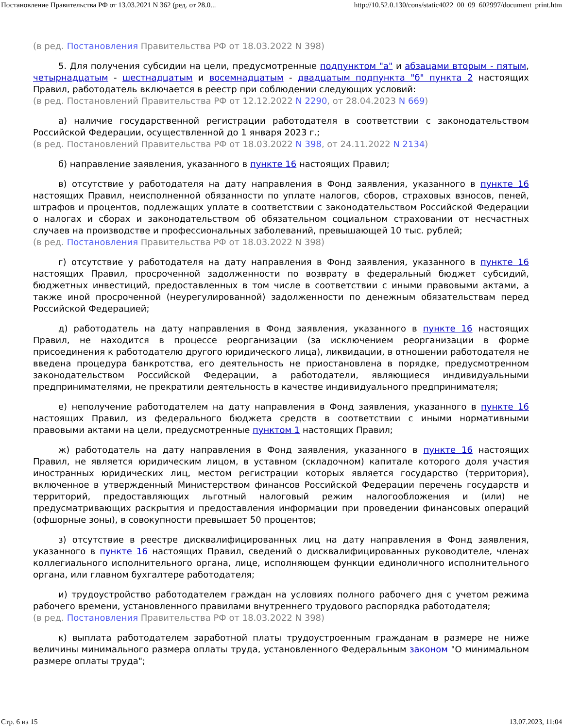Постановление Правительства РФ от 13.03.2021 N 362 (ред. от 28.0... http://10.52.0.130/cons/static4022_00_09_602997/document_print.htm
(в ред. Постановления Правительства РФ от 18.03.2022 N 398)
5. Для получения субсидии на цели, предусмотренные подпунктом "а" и абзацами вторым - пятым, четырнадцатым - шестнадцатым и восемнадцатым - двадцатым подпункта "б" пункта 2 настоящих Правил, работодатель включается в реестр при соблюдении следующих условий:
(в ред. Постановлений Правительства РФ от 12.12.2022 N 2290, от 28.04.2023 N 669)
а) наличие государственной регистрации работодателя в соответствии с законодательством Российской Федерации, осуществленной до 1 января 2023 г.;
(в ред. Постановлений Правительства РФ от 18.03.2022 N 398, от 24.11.2022 N 2134)
б) направление заявления, указанного в пункте 16 настоящих Правил;
в) отсутствие у работодателя на дату направления в Фонд заявления, указанного в пункте 16 настоящих Правил, неисполненной обязанности по уплате налогов, сборов, страховых взносов, пеней, штрафов и процентов, подлежащих уплате в соответствии с законодательством Российской Федерации о налогах и сборах и законодательством об обязательном социальном страховании от несчастных случаев на производстве и профессиональных заболеваний, превышающей 10 тыс. рублей;
(в ред. Постановления Правительства РФ от 18.03.2022 N 398)
г) отсутствие у работодателя на дату направления в Фонд заявления, указанного в пункте 16 настоящих Правил, просроченной задолженности по возврату в федеральный бюджет субсидий, бюджетных инвестиций, предоставленных в том числе в соответствии с иными правовыми актами, а также иной просроченной (неурегулированной) задолженности по денежным обязательствам перед Российской Федерацией;
д) работодатель на дату направления в Фонд заявления, указанного в пункте 16 настоящих Правил, не находится в процессе реорганизации (за исключением реорганизации в форме присоединения к работодателю другого юридического лица), ликвидации, в отношении работодателя не введена процедура банкротства, его деятельность не приостановлена в порядке, предусмотренном законодательством Российской Федерации, а работодатели, являющиеся индивидуальными предпринимателями, не прекратили деятельность в качестве индивидуального предпринимателя;
е) неполучение работодателем на дату направления в Фонд заявления, указанного в пункте 16 настоящих Правил, из федерального бюджета средств в соответствии с иными нормативными правовыми актами на цели, предусмотренные пунктом 1 настоящих Правил;
ж) работодатель на дату направления в Фонд заявления, указанного в пункте 16 настоящих Правил, не является юридическим лицом, в уставном (складочном) капитале которого доля участия иностранных юридических лиц, местом регистрации которых является государство (территория), включенное в утвержденный Министерством финансов Российской Федерации перечень государств и территорий, предоставляющих льготный налоговый режим налогообложения и (или) не предусматривающих раскрытия и предоставления информации при проведении финансовых операций (офшорные зоны), в совокупности превышает 50 процентов;
з) отсутствие в реестре дисквалифицированных лиц на дату направления в Фонд заявления, указанного в пункте 16 настоящих Правил, сведений о дисквалифицированных руководителе, членах коллегиального исполнительного органа, лице, исполняющем функции единоличного исполнительного органа, или главном бухгалтере работодателя;
и) трудоустройство работодателем граждан на условиях полного рабочего дня с учетом режима рабочего времени, установленного правилами внутреннего трудового распорядка работодателя;
(в ред. Постановления Правительства РФ от 18.03.2022 N 398)
к) выплата работодателем заработной платы трудоустроенным гражданам в размере не ниже величины минимального размера оплаты труда, установленного Федеральным законом "О минимальном размере оплаты труда";
Стр. 6 из 15 13.07.2023, 11:04